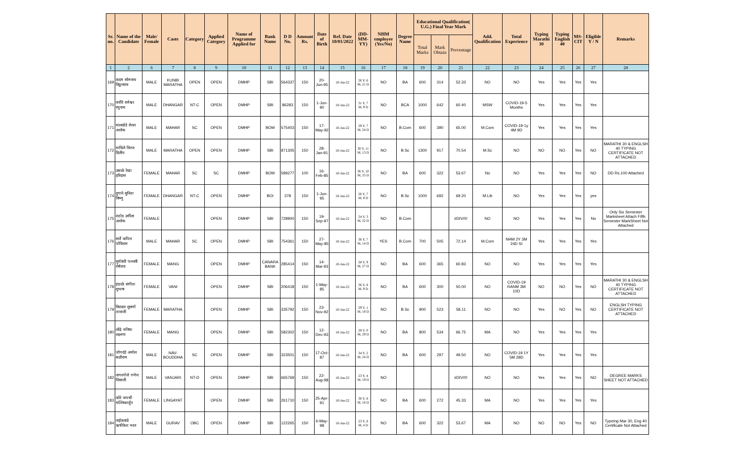| Sr. no. | Name of the Candidate | Male/ Female | Caste | Category | Applied Category | Name of Programme Applied for | Bank Name | D D No. | Amount Rs. | Date of Birth | Ref. Date 10/01/2022 | (DD-MM-YY) | NHM employee (Yes/No) | Degree Name | Educational Qualification( U.G.) Final Year Mark | | | Add. Qualification | Total Experience | Typing Marathi 30 | Typing English 40 | MS-CIT | Eligible Y / N | Remarks |
| --- | --- | --- | --- | --- | --- | --- | --- | --- | --- | --- | --- | --- | --- | --- | --- | --- | --- | --- | --- | --- | --- | --- | --- | --- |
| | | | | | | | | | | | | | | | Total Marks | Mark Obtain | Percentage | | | | | | | |
| 1 | 2 | 6 | 7 | 8 | 9 | 10 | 11 | 12 | 13 | 14 | 15 | 16 | 17 | 18 | 19 | 20 | 21 | 22 | 23 | 24 | 25 | 26 | 27 | 28 |
| 169 | कदम सोमनाथ विठ्ठलराव | MALE | KUNBI MARATHA | OPEN | OPEN | DMHP | SBI | 564337 | 150 | 20-Jun-95 | 10-Jan-22 | 26 Y, 6 M, 21 D | NO | BA | 600 | 314 | 52.33 | NO | NO | Yes | Yes | Yes | Yes | |
| 170 | वजीरे रामेश्वर रघुनाथ | MALE | DHANGAR | NT-C | OPEN | DMHP | SBI | 86283 | 150 | 1-Jun-90 | 10-Jan-22 | 31 Y, 7 M, 9 D | NO | BCA | 1000 | 642 | 60.40 | MSW | COVID-19-5 Months | Yes | Yes | Yes | Yes | |
| 171 | मालखेडे रोशन अशोक | MALE | MAHAR | SC | OPEN | DMHP | BOM | 575403 | 150 | 17-May-92 | 10-Jan-22 | 29 Y, 7 M, 24 D | NO | B.Com | 600 | 390 | 65.00 | M.Com | COVID-19-1y 4M 9D | Yes | Yes | Yes | Yes | |
| 172 | माचिले धिरज दिलीप | MALE | MARATHA | OPEN | OPEN | DMHP | SBI | 871305 | 150 | 28-Jan-91 | 10-Jan-22 | 30 Y, 11 M, 13 D | NO | B.Sc | 1300 | 917 | 70.54 | M.Sc | NO | NO | NO | Yes | NO | MARATHI 30 & ENGLSH 40 TYPING CERTIFICATE NOT ATTACHED |
| 173 | उबाळे रेखा हरिदास | FEMALE | MAHAR | SC | SC | DMHP | BOM | 589277 | 100 | 16-Feb-85 | 10-Jan-22 | 36 Y, 10 M, 25 D | NO | BA | 600 | 322 | 53.67 | No | NO | Yes | Yes | Yes | NO | DD Rs.100 Attached |
| 174 | दुगाने सुनिता विष्णु | FEMALE | DHANGAR | NT-C | OPEN | DMHP | BOI | 378 | 150 | 1-Jun-95 | 10-Jan-22 | 26 Y, 7 M, 9 D | NO | B.Sc | 1000 | 692 | 69.20 | M.Lib | NO | Yes | Yes | Yes | yes | |
| 175 | राठोड उर्मीला अशोक | FEMALE | | | OPEN | DMHP | SBI | 728900 | 150 | 19-Sep-97 | 10-Jan-22 | 24 Y, 3 M, 22 D | NO | B.Com | | | #DIV/0! | NO | NO | Yes | Yes | Yes | No | Only Six Semester Marksheet Attach Fifth Semester MarkSheet Not Attached |
| 176 | सर्जे कपिल पोचिराम | MALE | MAHAR | SC | OPEN | DMHP | SBI | 754361 | 150 | 27-May-85 | 10-Jan-22 | 36 Y, 7 M, 14 D | YES | B.Com | 700 | 505 | 72.14 | M.Com | NHM 2Y 3M 24D SI | Yes | Yes | Yes | Yes | |
| 177 | सुर्यवंशी पल्लवी शेषेराव | FEMALE | MANG | | OPEN | DMHP | CANARA BANK | 285414 | 150 | 14-Mar-93 | 10-Jan-22 | 28 Y, 9 M, 27 D | NO | BA | 600 | 365 | 60.83 | NO | NO | Yes | Yes | Yes | Yes | |
| 178 | इंग्राळे संगीता सुभाष | FEMALE | VANI | | OPEN | DMHP | SBI | 206418 | 150 | 1-May-85 | 10-Jan-22 | 36 Y, 8 M, 9 D | NO | BA | 600 | 300 | 50.00 | NO | COVID-19 RANM 3M 10D | NO | NO | Yes | NO | MARATHI 30 & ENGLSH 40 TYPING CERTIFICATE NOT ATTACHED |
| 179 | विरादार सुवर्णा तानाजी | FEMALE | MARATHA | | OPEN | DMHP | SBI | 335792 | 150 | 23-Nov-92 | 10-Jan-22 | 29 Y, 1 M, 18 D | NO | B.Sc | 900 | 523 | 58.11 | NO | NO | Yes | NO | Yes | NO | ENGLSH TYPING CERTIFICATE NOT ATTACHED |
| 180 | लोंढे मनिषा लक्ष्मण | FEMALE | MANG | | OPEN | DMHP | SBI | 582302 | 150 | 12-Dec-93 | 10-Jan-22 | 28 Y, 0 M, 29 D | NO | BA | 800 | 534 | 66.75 | MA | NO | Yes | Yes | Yes | Yes | |
| 181 | जोगदंडे अमोल बळीराम | MALE | NAV-BOUDDHA | SC | OPEN | DMHP | SBI | 323501 | 150 | 17-Oct-87 | 10-Jan-22 | 34 Y, 2 M, 24 D | NO | BA | 600 | 297 | 49.50 | NO | COVID-19 1Y 5M 28D | Yes | Yes | Yes | Yes | |
| 182 | नागरगोजे गणेश शिवाजी | MALE | VANJARI | NT-D | OPEN | DMHP | SBI | 665769 | 150 | 22-Aug-98 | 10-Jan-22 | 23 Y, 4 M, 19 D | NO | | | | #DIV/0! | NO | NO | Yes | Yes | Yes | NO | DEGREE MARKS SHEET NOT ATTACHED |
| 183 | कोरे जयश्री मल्लिकार्जुन | FEMALE | LINGAYAT | | OPEN | DMHP | SBI | 261710 | 150 | 25-Apr-91 | 10-Jan-22 | 30 Y, 8 M, 16 D | NO | BA | 600 | 272 | 45.33 | MA | NO | Yes | Yes | Yes | Yes | |
| 184 | नाईकवाडे ऋषीकेश भरत | MALE | GURAV | OBC | OPEN | DMHP | SBI | 122265 | 150 | 6-May-98 | 10-Jan-22 | 23 Y, 8 M, 4 D | NO | BA | 600 | 322 | 53.67 | MA | NO | NO | NO | Yes | NO | Typeing Mar 30, Eng 40 Certificate Not Attached |